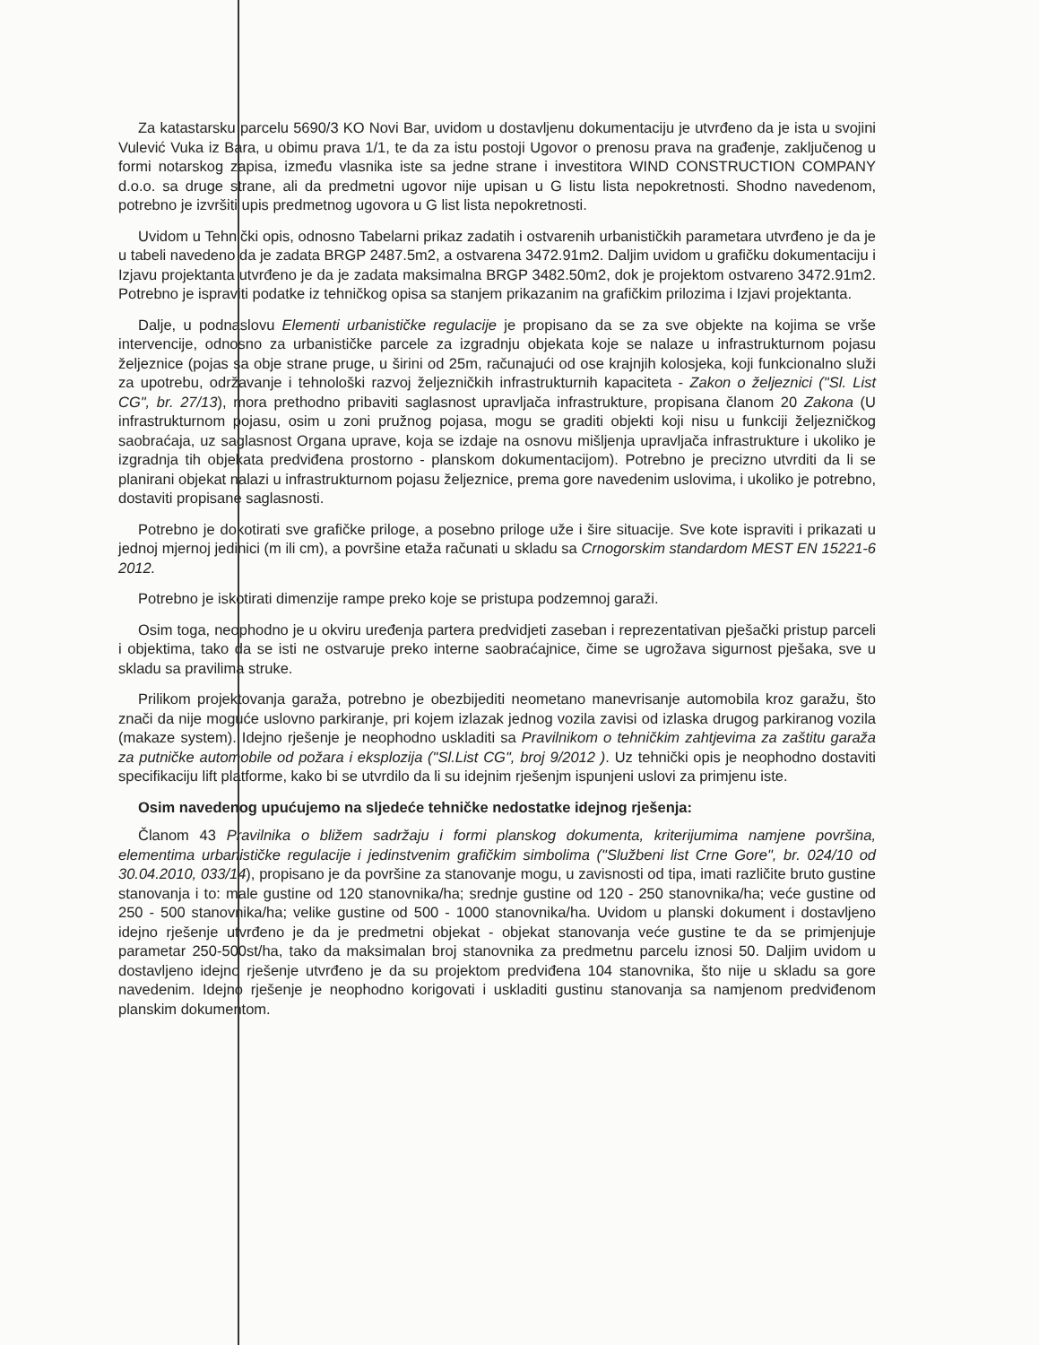Za katastarsku parcelu 5690/3 KO Novi Bar, uvidom u dostavljenu dokumentaciju je utvrđeno da je ista u svojini Vulević Vuka iz Bara, u obimu prava 1/1, te da za istu postoji Ugovor o prenosu prava na građenje, zaključenog u formi notarskog zapisa, između vlasnika iste sa jedne strane i investitora WIND CONSTRUCTION COMPANY d.o.o. sa druge strane, ali da predmetni ugovor nije upisan u G listu lista nepokretnosti. Shodno navedenom, potrebno je izvršiti upis predmetnog ugovora u G list lista nepokretnosti.
Uvidom u Tehnički opis, odnosno Tabelarni prikaz zadatih i ostvarenih urbanističkih parametara utvrđeno je da je u tabeli navedeno da je zadata BRGP 2487.5m2, a ostvarena 3472.91m2. Daljim uvidom u grafičku dokumentaciju i Izjavu projektanta utvrđeno je da je zadata maksimalna BRGP 3482.50m2, dok je projektom ostvareno 3472.91m2. Potrebno je ispraviti podatke iz tehničkog opisa sa stanjem prikazanim na grafičkim prilozima i Izjavi projektanta.
Dalje, u podnaslovu Elementi urbanističke regulacije je propisano da se za sve objekte na kojima se vrše intervencije, odnosno za urbanističke parcele za izgradnju objekata koje se nalaze u infrastrukturnom pojasu željeznice (pojas sa obje strane pruge, u širini od 25m, računajući od ose krajnjih kolosjeka, koji funkcionalno služi za upotrebu, održavanje i tehnološki razvoj željezničkih infrastrukturnih kapaciteta - Zakon o željeznici ("Sl. List CG", br. 27/13), mora prethodno pribaviti saglasnost upravljača infrastrukture, propisana članom 20 Zakona (U infrastrukturnom pojasu, osim u zoni pružnog pojasa, mogu se graditi objekti koji nisu u funkciji željezničkog saobraćaja, uz saglasnost Organa uprave, koja se izdaje na osnovu mišljenja upravljača infrastrukture i ukoliko je izgradnja tih objekata predviđena prostorno - planskom dokumentacijom). Potrebno je precizno utvrditi da li se planirani objekat nalazi u infrastrukturnom pojasu željeznice, prema gore navedenim uslovima, i ukoliko je potrebno, dostaviti propisane saglasnosti.
Potrebno je dokotirati sve grafičke priloge, a posebno priloge uže i šire situacije. Sve kote ispraviti i prikazati u jednoj mjernoj jedinici (m ili cm), a površine etaža računati u skladu sa Crnogorskim standardom MEST EN 15221-6 2012.
Potrebno je iskotirati dimenzije rampe preko koje se pristupa podzemnoj garaži.
Osim toga, neophodno je u okviru uređenja partera predvidjeti zaseban i reprezentativan pješački pristup parceli i objektima, tako da se isti ne ostvaruje preko interne saobraćajnice, čime se ugrožava sigurnost pješaka, sve u skladu sa pravilima struke.
Prilikom projektovanja garaža, potrebno je obezbijediti neometano manevrisanje automobila kroz garažu, što znači da nije moguće uslovno parkiranje, pri kojem izlazak jednog vozila zavisi od izlaska drugog parkiranog vozila (makaze system). Idejno rješenje je neophodno uskladiti sa Pravilnikom o tehničkim zahtjevima za zaštitu garaža za putničke automobile od požara i eksplozija ("Sl.List CG", broj 9/2012 ). Uz tehnički opis je neophodno dostaviti specifikaciju lift platforme, kako bi se utvrdilo da li su idejnim rješenjm ispunjeni uslovi za primjenu iste.
Osim navedenog upućujemo na sljedeće tehničke nedostatke idejnog rješenja:
Članom 43 Pravilnika o bližem sadržaju i formi planskog dokumenta, kriterijumima namjene površina, elementima urbanističke regulacije i jedinstvenim grafičkim simbolima ("Službeni list Crne Gore", br. 024/10 od 30.04.2010, 033/14), propisano je da površine za stanovanje mogu, u zavisnosti od tipa, imati različite bruto gustine stanovanja i to: male gustine od 120 stanovnika/ha; srednje gustine od 120 - 250 stanovnika/ha; veće gustine od 250 - 500 stanovnika/ha; velike gustine od 500 - 1000 stanovnika/ha. Uvidom u planski dokument i dostavljeno idejno rješenje utvrđeno je da je predmetni objekat - objekat stanovanja veće gustine te da se primjenjuje parametar 250-500st/ha, tako da maksimalan broj stanovnika za predmetnu parcelu iznosi 50. Daljim uvidom u dostavljeno idejno rješenje utvrđeno je da su projektom predviđena 104 stanovnika, što nije u skladu sa gore navedenim. Idejno rješenje je neophodno korigovati i uskladiti gustinu stanovanja sa namjenom predviđenom planskim dokumentom.